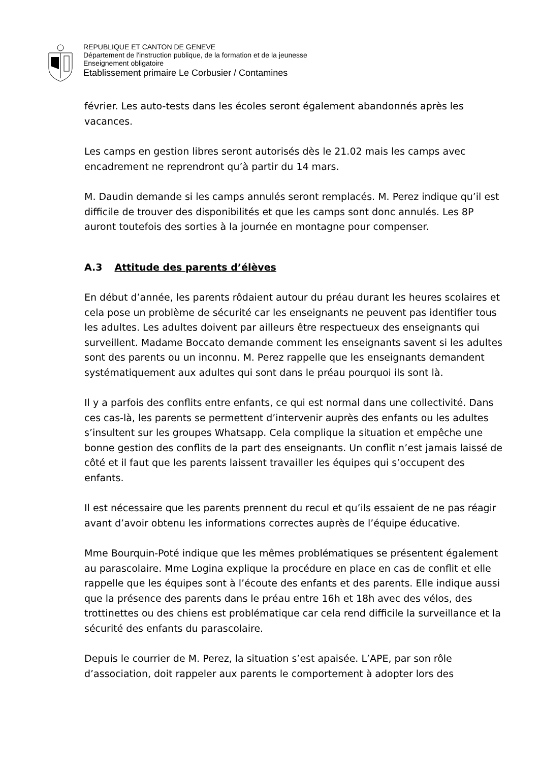REPUBLIQUE ET CANTON DE GENEVE
Département de l'instruction publique, de la formation et de la jeunesse
Enseignement obligatoire
Etablissement primaire Le Corbusier / Contamines
février. Les auto-tests dans les écoles seront également abandonnés après les vacances.
Les camps en gestion libres seront autorisés dès le 21.02 mais les camps avec encadrement ne reprendront qu’à partir du 14 mars.
M. Daudin demande si les camps annulés seront remplacés. M. Perez indique qu’il est difficile de trouver des disponibilités et que les camps sont donc annulés. Les 8P auront toutefois des sorties à la journée en montagne pour compenser.
A.3 Attitude des parents d’élèves
En début d’année, les parents rôdaient autour du préau durant les heures scolaires et cela pose un problème de sécurité car les enseignants ne peuvent pas identifier tous les adultes. Les adultes doivent par ailleurs être respectueux des enseignants qui surveillent. Madame Boccato demande comment les enseignants savent si les adultes sont des parents ou un inconnu. M. Perez rappelle que les enseignants demandent systématiquement aux adultes qui sont dans le préau pourquoi ils sont là.
Il y a parfois des conflits entre enfants, ce qui est normal dans une collectivité. Dans ces cas-là, les parents se permettent d’intervenir auprès des enfants ou les adultes s’insultent sur les groupes Whatsapp. Cela complique la situation et empêche une bonne gestion des conflits de la part des enseignants. Un conflit n’est jamais laissé de côté et il faut que les parents laissent travailler les équipes qui s’occupent des enfants.
Il est nécessaire que les parents prennent du recul et qu’ils essaient de ne pas réagir avant d’avoir obtenu les informations correctes auprès de l’équipe éducative.
Mme Bourquin-Poté indique que les mêmes problématiques se présentent également au parascolaire. Mme Logina explique la procédure en place en cas de conflit et elle rappelle que les équipes sont à l’écoute des enfants et des parents. Elle indique aussi que la présence des parents dans le préau entre 16h et 18h avec des vélos, des trottinettes ou des chiens est problématique car cela rend difficile la surveillance et la sécurité des enfants du parascolaire.
Depuis le courrier de M. Perez, la situation s’est apaisée. L’APE, par son rôle d’association, doit rappeler aux parents le comportement à adopter lors des